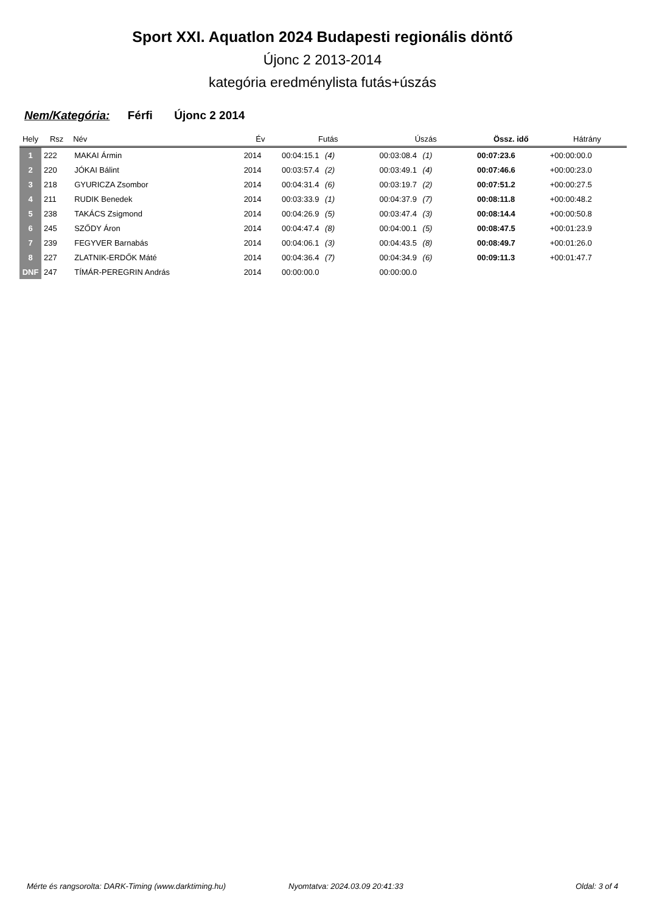Sport XXI. Aquatlon 2024 Budapesti regionális döntő
Újonc 2 2013-2014
kategória eredménylista futás+úszás
Nem/Kategória: Férfi Újonc 2 2014
| Hely | Rsz | Név | Év | Futás | Úszás | Össz. idő | Hátrány |
| --- | --- | --- | --- | --- | --- | --- | --- |
| 1 | 222 | MAKAI Ármin | 2014 | 00:04:15.1 (4) | 00:03:08.4 (1) | 00:07:23.6 | +00:00:00.0 |
| 2 | 220 | JÓKAI Bálint | 2014 | 00:03:57.4 (2) | 00:03:49.1 (4) | 00:07:46.6 | +00:00:23.0 |
| 3 | 218 | GYURICZA Zsombor | 2014 | 00:04:31.4 (6) | 00:03:19.7 (2) | 00:07:51.2 | +00:00:27.5 |
| 4 | 211 | RUDIK Benedek | 2014 | 00:03:33.9 (1) | 00:04:37.9 (7) | 00:08:11.8 | +00:00:48.2 |
| 5 | 238 | TAKÁCS Zsigmond | 2014 | 00:04:26.9 (5) | 00:03:47.4 (3) | 00:08:14.4 | +00:00:50.8 |
| 6 | 245 | SZŐDY Áron | 2014 | 00:04:47.4 (8) | 00:04:00.1 (5) | 00:08:47.5 | +00:01:23.9 |
| 7 | 239 | FEGYVER Barnabás | 2014 | 00:04:06.1 (3) | 00:04:43.5 (8) | 00:08:49.7 | +00:01:26.0 |
| 8 | 227 | ZLATNIK-ERDŐK Máté | 2014 | 00:04:36.4 (7) | 00:04:34.9 (6) | 00:09:11.3 | +00:01:47.7 |
| DNF | 247 | TÍMÁR-PEREGRIN András | 2014 | 00:00:00.0 | 00:00:00.0 | | |
Mérte és rangsorolta: DARK-Timing (www.darktiming.hu) Nyomtatva: 2024.03.09 20:41:33 Oldal: 3 of 4